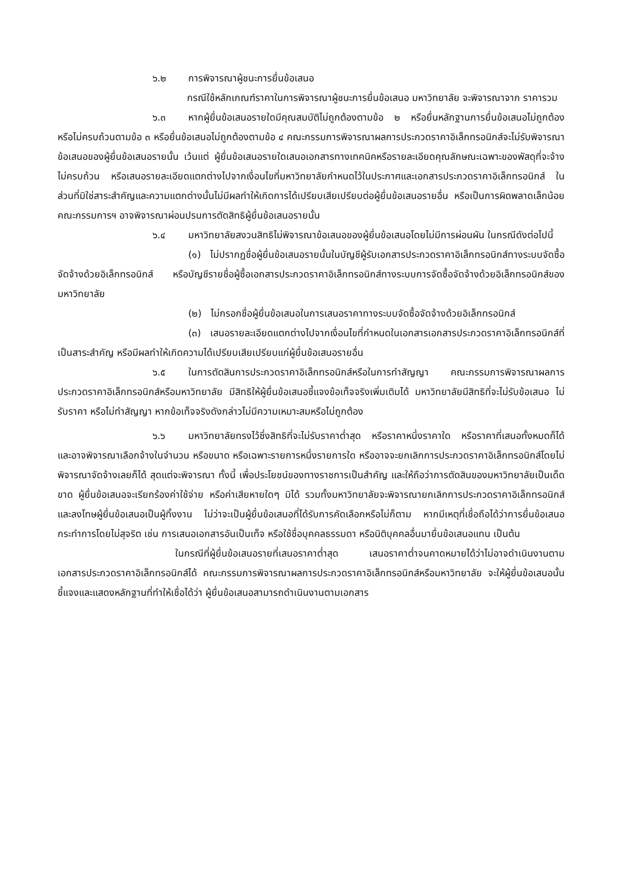๖.๒ การพิจารณาผู้ชนะการยื่นข้อเสนอ
กรณีใช้หลักเกณฑ์ราคาในการพิจารณาผู้ชนะการยื่นข้อเสนอ มหาวิทยาลัย จะพิจารณาจาก ราคารวม
๖.๓ หากผู้ยื่นข้อเสนอรายใดมีคุณสมบัติไม่ถูกต้องตามข้อ ๒ หรือยื่นหลักฐานการยื่นข้อเสนอไม่ถูกต้อง หรือไม่ครบถ้วนตามข้อ ๓ หรือยื่นข้อเสนอไม่ถูกต้องตามข้อ ๔ คณะกรรมการพิจารณาผลการประกวดราคาอิเล็กทรอนิกส์จะไม่รับพิจารณาข้อเสนอของผู้ยื่นข้อเสนอรายนั้น เว้นแต่ ผู้ยื่นข้อเสนอรายใดเสนอเอกสารทางเทคนิคหรือรายละเอียดคุณลักษณะเฉพาะของพัสดุที่จะจ้างไม่ครบถ้วน หรือเสนอรายละเอียดแตกต่างไปจากเงื่อนไขที่มหาวิทยาลัยกำหนดไว้ในประกาศและเอกสารประกวดราคาอิเล็กทรอนิกส์ ในส่วนที่มิใช่สาระสำคัญและความแตกต่างนั้นไม่มีผลทำให้เกิดการได้เปรียบเสียเปรียบต่อผู้ยื่นข้อเสนอรายอื่น หรือเป็นการผิดพลาดเล็กน้อย คณะกรรมการฯ อาจพิจารณาผ่อนปรนการตัดสิทธิผู้ยื่นข้อเสนอรายนั้น
๖.๔ มหาวิทยาลัยสงวนสิทธิไม่พิจารณาข้อเสนอของผู้ยื่นข้อเสนอโดยไม่มีการผ่อนผัน ในกรณีดังต่อไปนี้
(๑) ไม่ปรากฏชื่อผู้ยื่นข้อเสนอรายนั้นในบัญชีผู้รับเอกสารประกวดราคาอิเล็กทรอนิกส์ทางระบบจัดซื้อจัดจ้างด้วยอิเล็กทรอนิกส์ หรือบัญชีรายชื่อผู้ซื้อเอกสารประกวดราคาอิเล็กทรอนิกส์ทางระบบการจัดซื้อจัดจ้างด้วยอิเล็กทรอนิกส์ของมหาวิทยาลัย
(๒) ไม่กรอกชื่อผู้ยื่นข้อเสนอในการเสนอราคาทางระบบจัดซื้อจัดจ้างด้วยอิเล็กทรอนิกส์
(๓) เสนอรายละเอียดแตกต่างไปจากเงื่อนไขที่กำหนดในเอกสารเอกสารประกวดราคาอิเล็กทรอนิกส์ที่เป็นสาระสำคัญ หรือมีผลทำให้เกิดความได้เปรียบเสียเปรียบแก่ผู้ยื่นข้อเสนอรายอื่น
๖.๕ ในการตัดสินการประกวดราคาอิเล็กทรอนิกส์หรือในการทำสัญญา คณะกรรมการพิจารณาผลการประกวดราคาอิเล็กทรอนิกส์หรือมหาวิทยาลัย มีสิทธิให้ผู้ยื่นข้อเสนอชี้แจงข้อเท็จจริงเพิ่มเติมได้ มหาวิทยาลัยมีสิทธิที่จะไม่รับข้อเสนอ ไม่รับราคา หรือไม่ทำสัญญา หากข้อเท็จจริงดังกล่าวไม่มีความเหมาะสมหรือไม่ถูกต้อง
๖.๖ มหาวิทยาลัยทรงไว้ซึ่งสิทธิที่จะไม่รับราคาต่ำสุด หรือราคาหนึ่งราคาใด หรือราคาที่เสนอทั้งหมดก็ได้ และอาจพิจารณาเลือกจ้างในจำนวน หรือขนาด หรือเฉพาะรายการหนึ่งรายการใด หรืออาจจะยกเลิกการประกวดราคาอิเล็กทรอนิกส์โดยไม่พิจารณาจัดจ้างเลยก็ได้ สุดแต่จะพิจารณา ทั้งนี้ เพื่อประโยชน์ของทางราชการเป็นสำคัญ และให้ถือว่าการตัดสินของมหาวิทยาลัยเป็นเด็ดขาด ผู้ยื่นข้อเสนอจะเรียกร้องค่าใช้จ่าย หรือค่าเสียหายใดๆ มิได้ รวมทั้งมหาวิทยาลัยจะพิจารณายกเลิกการประกวดราคาอิเล็กทรอนิกส์และลงโทษผู้ยื่นข้อเสนอเป็นผู้ทิ้งงาน ไม่ว่าจะเป็นผู้ยื่นข้อเสนอที่ได้รับการคัดเลือกหรือไม่ก็ตาม หากมีเหตุที่เชื่อถือได้ว่าการยื่นข้อเสนอกระทำการโดยไม่สุจริต เช่น การเสนอเอกสารอันเป็นเท็จ หรือใช้ชื่อบุคคลธรรมดา หรือนิติบุคคลอื่นมายื่นข้อเสนอแทน เป็นต้น
ในกรณีที่ผู้ยื่นข้อเสนอรายที่เสนอราคาต่ำสุด เสนอราคาต่ำจนคาดหมายได้ว่าไม่อาจดำเนินงานตามเอกสารประกวดราคาอิเล็กทรอนิกส์ได้ คณะกรรมการพิจารณาผลการประกวดราคาอิเล็กทรอนิกส์หรือมหาวิทยาลัย จะให้ผู้ยื่นข้อเสนอนั้นชี้แจงและแสดงหลักฐานที่ทำให้เชื่อได้ว่า ผู้ยื่นข้อเสนอสามารถดำเนินงานตามเอกสาร